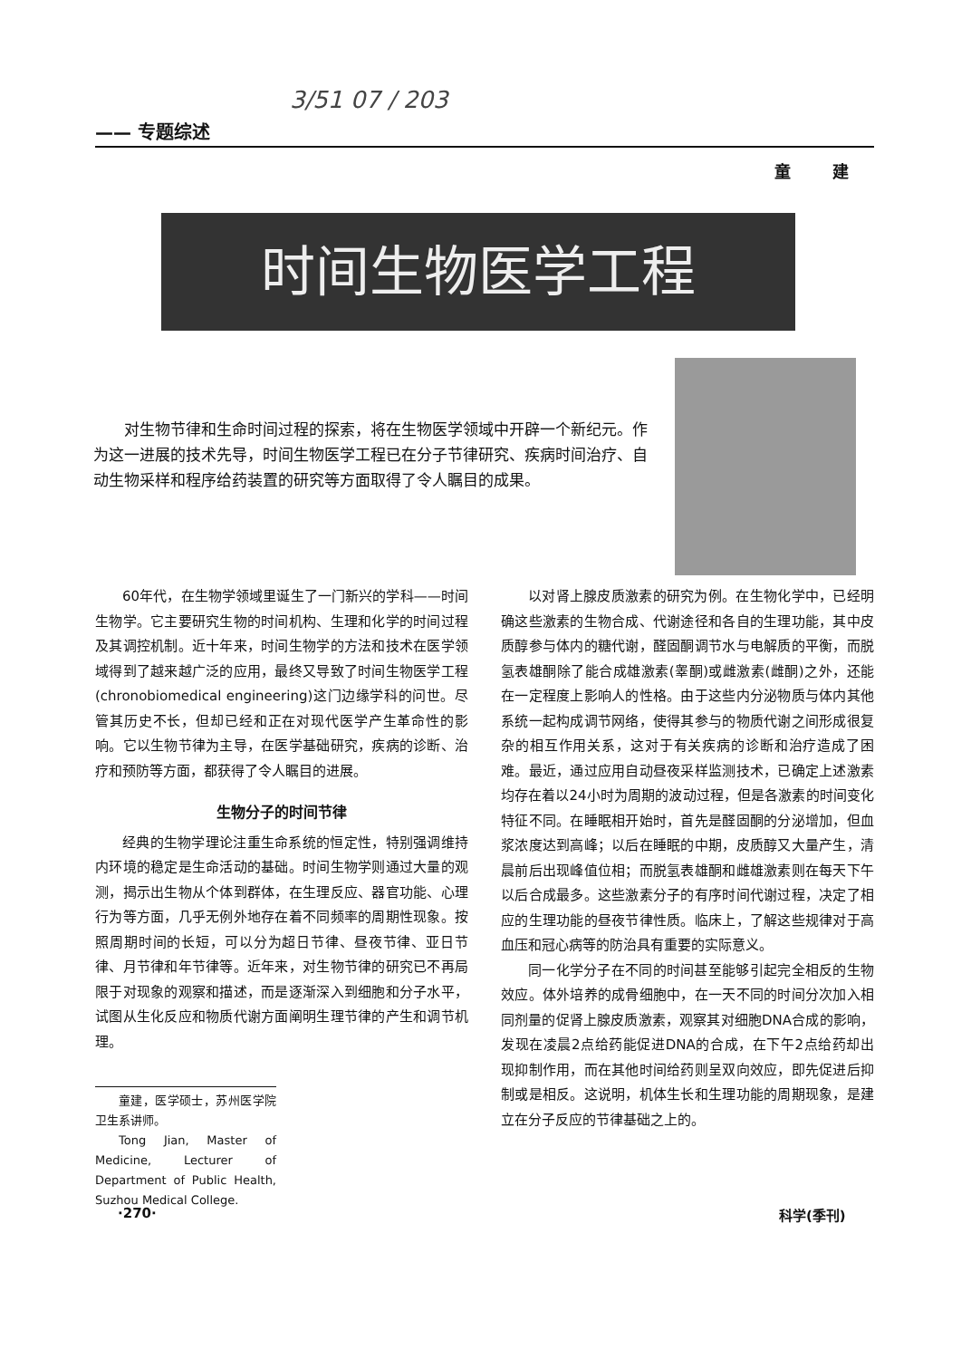3/51 07 / 203
—— 专题综述
童 建
时间生物医学工程
对生物节律和生命时间过程的探索，将在生物医学领域中开辟一个新纪元。作为这一进展的技术先导，时间生物医学工程已在分子节律研究、疾病时间治疗、自动生物采样和程序给药装置的研究等方面取得了令人瞩目的成果。
60年代，在生物学领域里诞生了一门新兴的学科——时间生物学。它主要研究生物的时间机构、生理和化学的时间过程及其调控机制。近十年来，时间生物学的方法和技术在医学领域得到了越来越广泛的应用，最终又导致了时间生物医学工程(chronobiomedical engineering)这门边缘学科的问世。尽管其历史不长，但却已经和正在对现代医学产生革命性的影响。它以生物节律为主导，在医学基础研究，疾病的诊断、治疗和预防等方面，都获得了令人瞩目的进展。
生物分子的时间节律
经典的生物学理论注重生命系统的恒定性，特别强调维持内环境的稳定是生命活动的基础。时间生物学则通过大量的观测，揭示出生物从个体到群体，在生理反应、器官功能、心理行为等方面，几乎无例外地存在着不同频率的周期性现象。按照周期时间的长短，可以分为超日节律、昼夜节律、亚日节律、月节律和年节律等。近年来，对生物节律的研究已不再局限于对现象的观察和描述，而是逐渐深入到细胞和分子水平，试图从生化反应和物质代谢方面阐明生理节律的产生和调节机理。
童建，医学硕士，苏州医学院卫生系讲师。
Tong Jian, Master of Medicine, Lecturer of Department of Public Health, Suzhou Medical College.
以对肾上腺皮质激素的研究为例。在生物化学中，已经明确这些激素的生物合成、代谢途径和各自的生理功能，其中皮质醇参与体内的糖代谢，醛固酮调节水与电解质的平衡，而脱氢表雄酮除了能合成雄激素(睾酮)或雌激素(雌酮)之外，还能在一定程度上影响人的性格。由于这些内分泌物质与体内其他系统一起构成调节网络，使得其参与的物质代谢之间形成很复杂的相互作用关系，这对于有关疾病的诊断和治疗造成了困难。最近，通过应用自动昼夜采样监测技术，已确定上述激素均存在着以24小时为周期的波动过程，但是各激素的时间变化特征不同。在睡眠相开始时，首先是醛固酮的分泌增加，但血浆浓度达到高峰；以后在睡眠的中期，皮质醇又大量产生，清晨前后出现峰值位相；而脱氢表雄酮和雌雄激素则在每天下午以后合成最多。这些激素分子的有序时间代谢过程，决定了相应的生理功能的昼夜节律性质。临床上，了解这些规律对于高血压和冠心病等的防治具有重要的实际意义。
同一化学分子在不同的时间甚至能够引起完全相反的生物效应。体外培养的成骨细胞中，在一天不同的时间分次加入相同剂量的促肾上腺皮质激素，观察其对细胞DNA合成的影响，发现在凌晨2点给药能促进DNA的合成，在下午2点给药却出现抑制作用，而在其他时间给药则呈双向效应，即先促进后抑制或是相反。这说明，机体生长和生理功能的周期现象，是建立在分子反应的节律基础之上的。
·270· 科学(季刊)